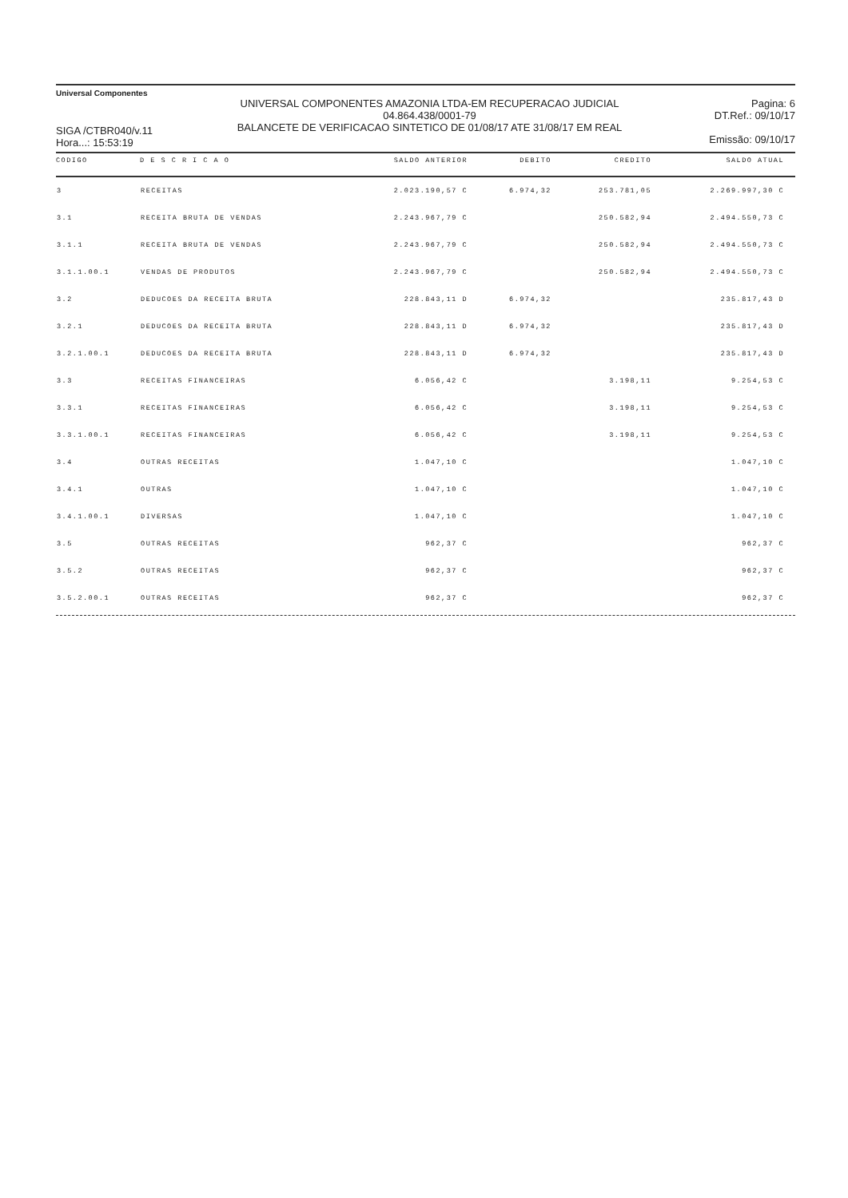Universal Componentes
SIGA /CTBR040/v.11
Hora...: 15:53:19
UNIVERSAL COMPONENTES AMAZONIA LTDA-EM RECUPERACAO JUDICIAL
04.864.438/0001-79
BALANCETE DE VERIFICACAO SINTETICO DE 01/08/17 ATE 31/08/17 EM REAL
Pagina: 6
DT.Ref.: 09/10/17
Emissão: 09/10/17
| CODIGO | D E S C R I C A O | SALDO ANTERIOR | DEBITO | CREDITO | SALDO ATUAL |
| --- | --- | --- | --- | --- | --- |
| 3 | RECEITAS | 2.023.190,57 C | 6.974,32 | 253.781,05 | 2.269.997,30 C |
| 3.1 | RECEITA BRUTA DE VENDAS | 2.243.967,79 C | | 250.582,94 | 2.494.550,73 C |
| 3.1.1 | RECEITA BRUTA DE VENDAS | 2.243.967,79 C | | 250.582,94 | 2.494.550,73 C |
| 3.1.1.00.1 | VENDAS DE PRODUTOS | 2.243.967,79 C | | 250.582,94 | 2.494.550,73 C |
| 3.2 | DEDUCOES DA RECEITA BRUTA | 228.843,11 D | 6.974,32 | | 235.817,43 D |
| 3.2.1 | DEDUCOES DA RECEITA BRUTA | 228.843,11 D | 6.974,32 | | 235.817,43 D |
| 3.2.1.00.1 | DEDUCOES DA RECEITA BRUTA | 228.843,11 D | 6.974,32 | | 235.817,43 D |
| 3.3 | RECEITAS FINANCEIRAS | 6.056,42 C | | 3.198,11 | 9.254,53 C |
| 3.3.1 | RECEITAS FINANCEIRAS | 6.056,42 C | | 3.198,11 | 9.254,53 C |
| 3.3.1.00.1 | RECEITAS FINANCEIRAS | 6.056,42 C | | 3.198,11 | 9.254,53 C |
| 3.4 | OUTRAS RECEITAS | 1.047,10 C | | | 1.047,10 C |
| 3.4.1 | OUTRAS | 1.047,10 C | | | 1.047,10 C |
| 3.4.1.00.1 | DIVERSAS | 1.047,10 C | | | 1.047,10 C |
| 3.5 | OUTRAS RECEITAS | 962,37 C | | | 962,37 C |
| 3.5.2 | OUTRAS RECEITAS | 962,37 C | | | 962,37 C |
| 3.5.2.00.1 | OUTRAS RECEITAS | 962,37 C | | | 962,37 C |